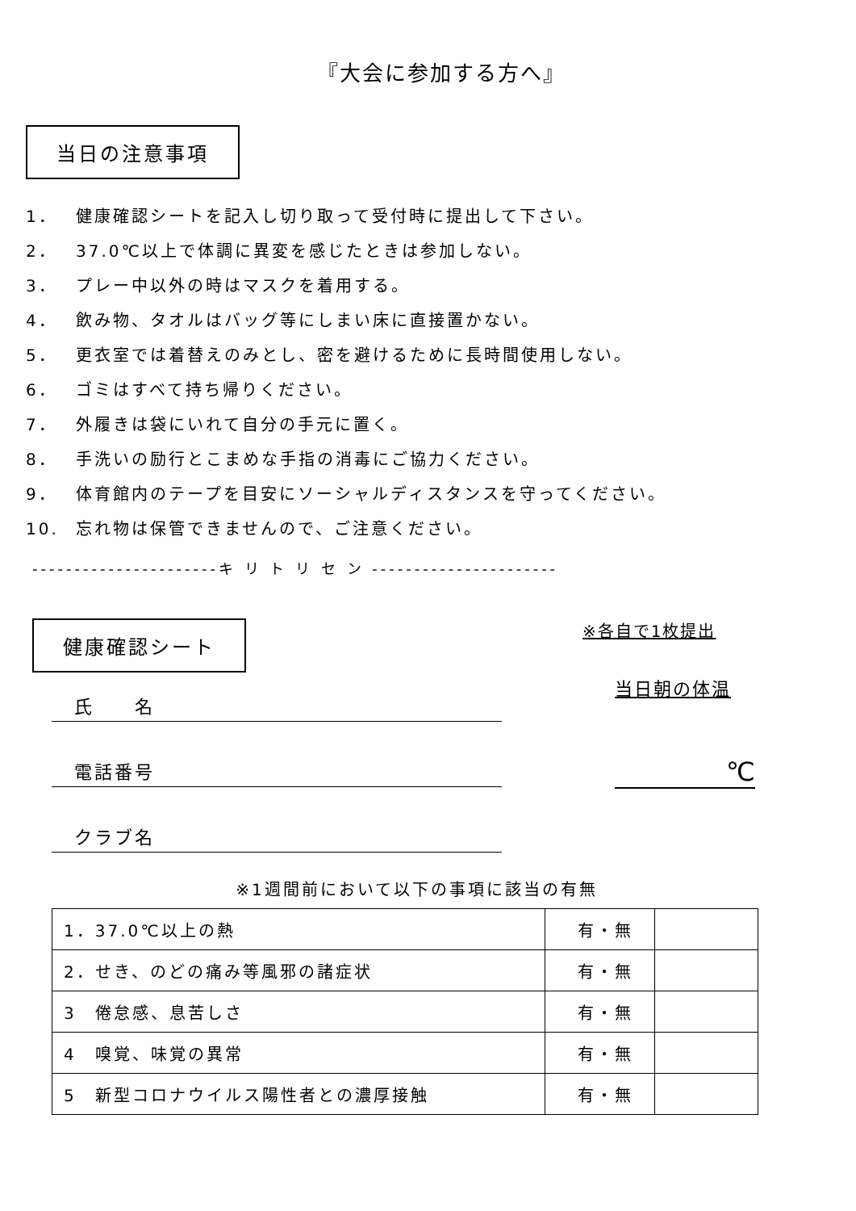『大会に参加する方へ』
当日の注意事項
1． 健康確認シートを記入し切り取って受付時に提出して下さい。
2． 37.0℃以上で体調に異変を感じたときは参加しない。
3． プレー中以外の時はマスクを着用する。
4． 飲み物、タオルはバッグ等にしまい床に直接置かない。
5． 更衣室では着替えのみとし、密を避けるために長時間使用しない。
6． ゴミはすべて持ち帰りください。
7． 外履きは袋にいれて自分の手元に置く。
8． 手洗いの励行とこまめな手指の消毒にご協力ください。
9． 体育館内のテープを目安にソーシャルディスタンスを守ってください。
10. 忘れ物は保管できませんので、ご注意ください。
----------------------キ リ ト リ セ ン ----------------------
健康確認シート
氏　　名
電話番号
クラブ名
※各自で1枚提出
当日朝の体温
℃
※1週間前において以下の事項に該当の有無
| 1．37.0℃以上の熱 | 有・無 | |
| 2．せき、のどの痛み等風邪の諸症状 | 有・無 | |
| 3 倦怠感、息苦しさ | 有・無 | |
| 4 嗅覚、味覚の異常 | 有・無 | |
| 5 新型コロナウイルス陽性者との濃厚接触 | 有・無 | |